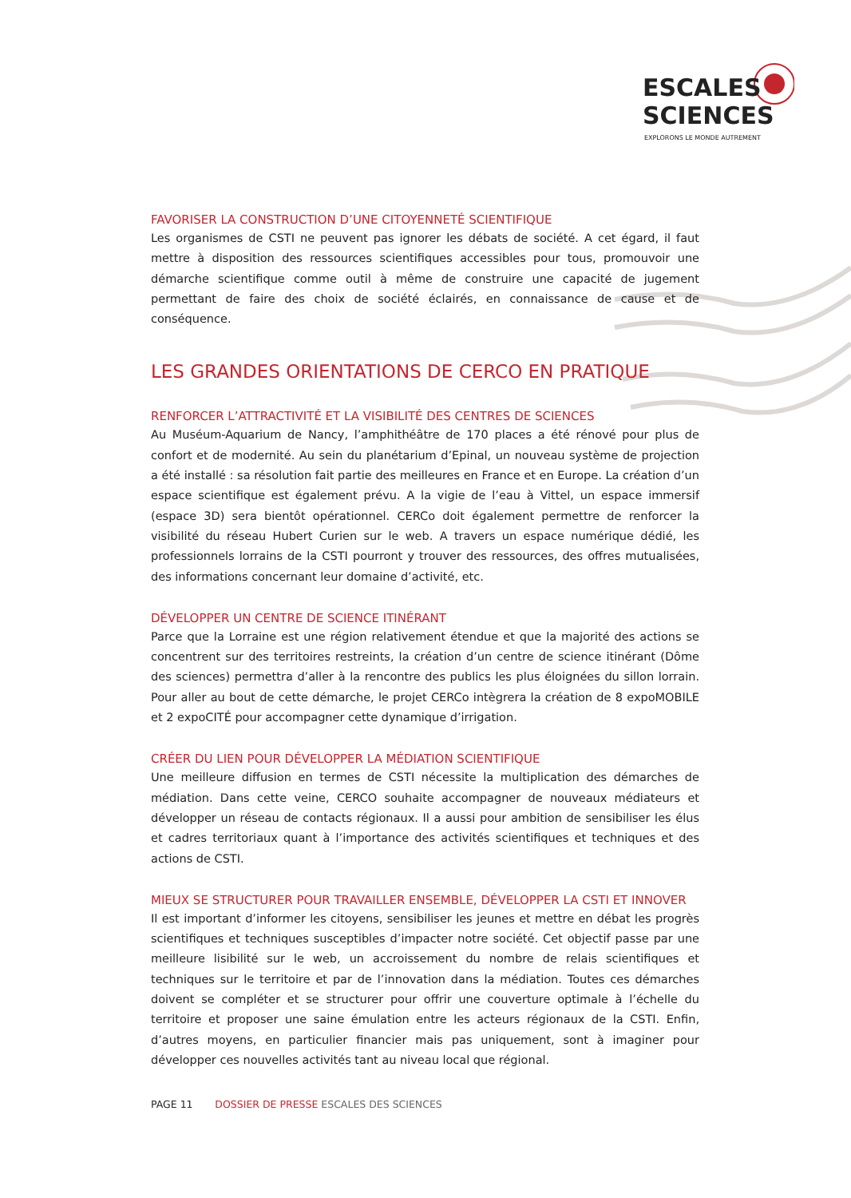ESCALES
SCIENCES
EXPLORONS LE MONDE AUTREMENT
FAVORISER LA CONSTRUCTION D’UNE CITOYENNETÉ SCIENTIFIQUE
Les organismes de CSTI ne peuvent pas ignorer les débats de société. A cet égard, il faut mettre à disposition des ressources scientifiques accessibles pour tous, promouvoir une démarche scientifique comme outil à même de construire une capacité de jugement permettant de faire des choix de société éclairés, en connaissance de cause et de conséquence.
LES GRANDES ORIENTATIONS DE CERCO EN PRATIQUE
RENFORCER L’ATTRACTIVITÉ ET LA VISIBILITÉ DES CENTRES DE SCIENCES
Au Muséum-Aquarium de Nancy, l’amphithéâtre de 170 places a été rénové pour plus de confort et de modernité. Au sein du planétarium d’Epinal, un nouveau système de projection a été installé : sa résolution fait partie des meilleures en France et en Europe. La création d’un espace scientifique est également prévu. A la vigie de l’eau à Vittel, un espace immersif (espace 3D) sera bientôt opérationnel. CERCo doit également permettre de renforcer la visibilité du réseau Hubert Curien sur le web. A travers un espace numérique dédié, les professionnels lorrains de la CSTI pourront y trouver des ressources, des offres mutualisées, des informations concernant leur domaine d’activité, etc.
DÉVELOPPER UN CENTRE DE SCIENCE ITINÉRANT
Parce que la Lorraine est une région relativement étendue et que la majorité des actions se concentrent sur des territoires restreints, la création d’un centre de science itinérant (Dôme des sciences) permettra d’aller à la rencontre des publics les plus éloignées du sillon lorrain. Pour aller au bout de cette démarche, le projet CERCo intègrera la création de 8 expoMOBILE et 2 expoCITÉ pour accompagner cette dynamique d’irrigation.
CRÉER DU LIEN POUR DÉVELOPPER LA MÉDIATION SCIENTIFIQUE
Une meilleure diffusion en termes de CSTI nécessite la multiplication des démarches de médiation. Dans cette veine, CERCO souhaite accompagner de nouveaux médiateurs et développer un réseau de contacts régionaux. Il a aussi pour ambition de sensibiliser les élus et cadres territoriaux quant à l’importance des activités scientifiques et techniques et des actions de CSTI.
MIEUX SE STRUCTURER POUR TRAVAILLER ENSEMBLE, DÉVELOPPER LA CSTI ET INNOVER
Il est important d’informer les citoyens, sensibiliser les jeunes et mettre en débat les progrès scientifiques et techniques susceptibles d’impacter notre société. Cet objectif passe par une meilleure lisibilité sur le web, un accroissement du nombre de relais scientifiques et techniques sur le territoire et par de l’innovation dans la médiation. Toutes ces démarches doivent se compléter et se structurer pour offrir une couverture optimale à l’échelle du territoire et proposer une saine émulation entre les acteurs régionaux de la CSTI. Enfin, d’autres moyens, en particulier financier mais pas uniquement, sont à imaginer pour développer ces nouvelles activités tant au niveau local que régional.
PAGE 11 DOSSIER DE PRESSE ESCALES DES SCIENCES